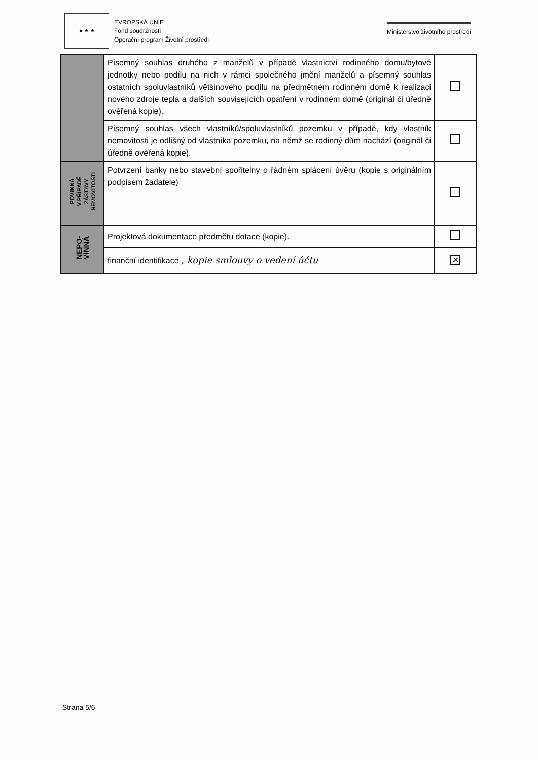★ ★ ★
EVROPSKÁ UNIE
Fond soudržnosti
Operační program Životní prostředí
Ministerstvo životního prostředí
| | Písemný souhlas druhého z manželů v případě vlastnictví rodinného domu/bytové jednotky nebo podílu na nich v rámci společného jmění manželů a písemný souhlas ostatních spoluvlastníků většinového podílu na předmětném rodinném domě k realizaci nového zdroje tepla a dalších souvisejících opatření v rodinném domě (originál či úředně ověřená kopie). | |
| | Písemný souhlas všech vlastníků/spoluvlastníků pozemku v případě, kdy vlastník nemovitosti je odlišný od vlastníka pozemku, na němž se rodinný dům nachází (originál či úředně ověřená kopie). | |
| POVINNÁ V PŘÍPADĚ ZÁSTAVY NEMOVITOSTI | Potvrzení banky nebo stavební spořitelny o řádném splácení úvěru (kopie s originálním podpisem žadatele) | |
| NEPO- VINNÁ | Projektová dokumentace předmětu dotace (kopie). | |
| | finanční identifikace , kopie smlouvy o vedení účtu | ✕ |
Strana 5/6